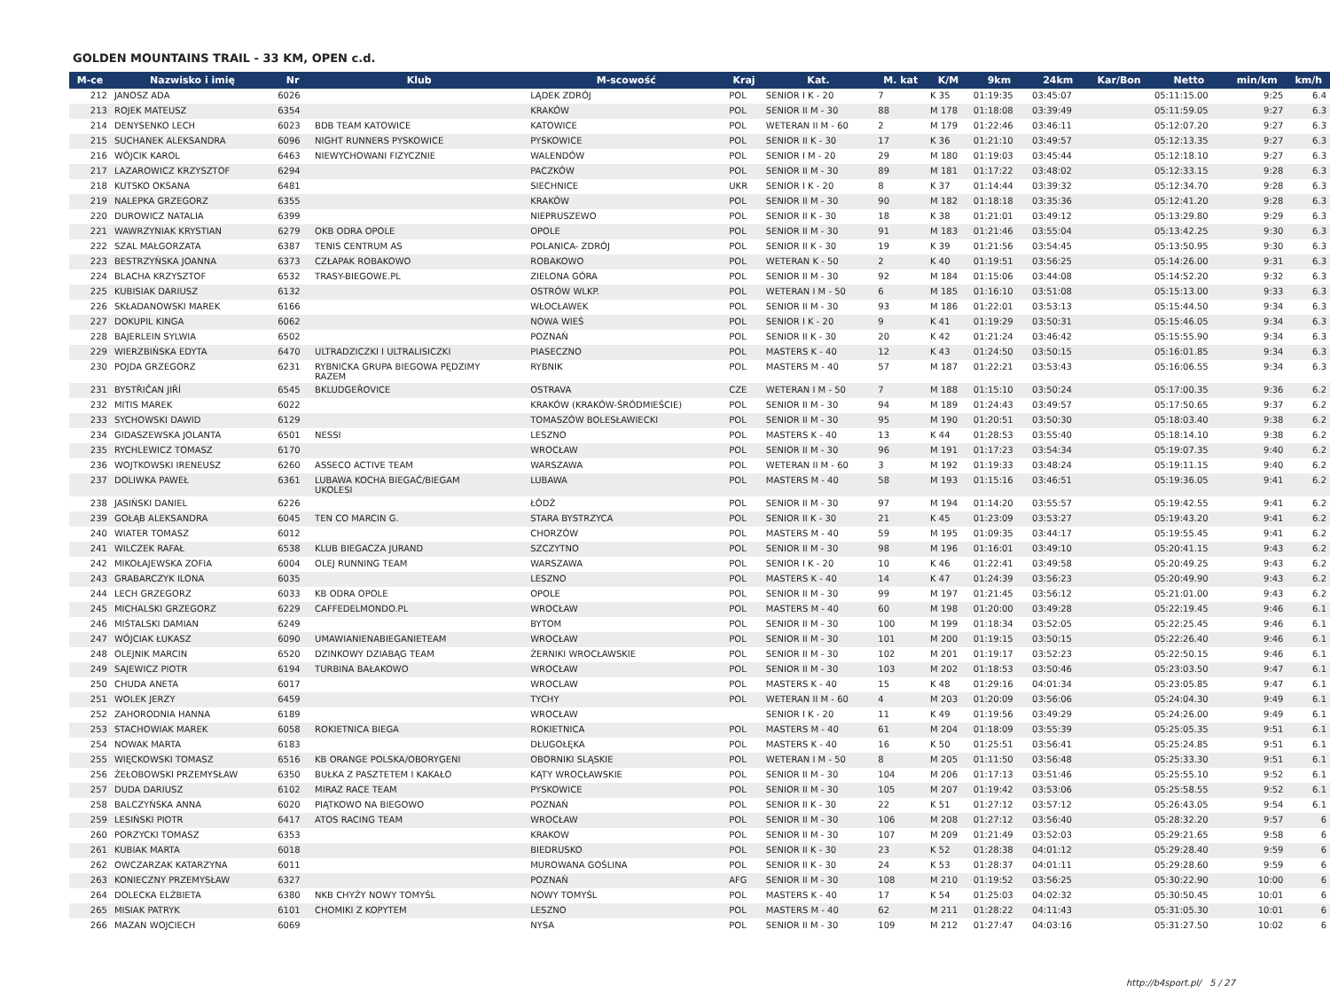GOLDEN MOUNTAINS TRAIL - 33 KM, OPEN c.d.
| M-ce | Nazwisko i imię | Nr | Klub | M-scowość | Kraj | Kat. | M. kat | K/M | 9km | 24km | Kar/Bon | Netto | min/km | km/h |
| --- | --- | --- | --- | --- | --- | --- | --- | --- | --- | --- | --- | --- | --- | --- |
| 212 | JANOSZ ADA | 6026 | | LĄDEK ZDRÓJ | POL | SENIOR I K - 20 | 7 | K 35 | 01:19:35 | 03:45:07 | | 05:11:15.00 | 9:25 | 6.4 |
| 213 | ROJEK MATEUSZ | 6354 | | KRAKÓW | POL | SENIOR II M - 30 | 88 | M 178 | 01:18:08 | 03:39:49 | | 05:11:59.05 | 9:27 | 6.3 |
| 214 | DENYSENKO LECH | 6023 | BDB TEAM KATOWICE | KATOWICE | POL | WETERAN II M - 60 | 2 | M 179 | 01:22:46 | 03:46:11 | | 05:12:07.20 | 9:27 | 6.3 |
| 215 | SUCHANEK ALEKSANDRA | 6096 | NIGHT RUNNERS PYSKOWICE | PYSKOWICE | POL | SENIOR II K - 30 | 17 | K 36 | 01:21:10 | 03:49:57 | | 05:12:13.35 | 9:27 | 6.3 |
| 216 | WÓJCIK KAROL | 6463 | NIEWYCHOWANI FIZYCZNIE | WALENDÓW | POL | SENIOR I M - 20 | 29 | M 180 | 01:19:03 | 03:45:44 | | 05:12:18.10 | 9:27 | 6.3 |
| 217 | LAZAROWICZ KRZYSZTOF | 6294 | | PACZKÓW | POL | SENIOR II M - 30 | 89 | M 181 | 01:17:22 | 03:48:02 | | 05:12:33.15 | 9:28 | 6.3 |
| 218 | KUTSKO OKSANA | 6481 | | SIECHNICE | UKR | SENIOR I K - 20 | 8 | K 37 | 01:14:44 | 03:39:32 | | 05:12:34.70 | 9:28 | 6.3 |
| 219 | NALEPKA GRZEGORZ | 6355 | | KRAKÓW | POL | SENIOR II M - 30 | 90 | M 182 | 01:18:18 | 03:35:36 | | 05:12:41.20 | 9:28 | 6.3 |
| 220 | DUROWICZ NATALIA | 6399 | | NIEPRUSZEWO | POL | SENIOR II K - 30 | 18 | K 38 | 01:21:01 | 03:49:12 | | 05:13:29.80 | 9:29 | 6.3 |
| 221 | WAWRZYNIAK KRYSTIAN | 6279 | OKB ODRA OPOLE | OPOLE | POL | SENIOR II M - 30 | 91 | M 183 | 01:21:46 | 03:55:04 | | 05:13:42.25 | 9:30 | 6.3 |
| 222 | SZAL MAŁGORZATA | 6387 | TENIS CENTRUM AS | POLANICA- ZDRÓJ | POL | SENIOR II K - 30 | 19 | K 39 | 01:21:56 | 03:54:45 | | 05:13:50.95 | 9:30 | 6.3 |
| 223 | BESTRZYŃSKA JOANNA | 6373 | CZŁAPAK ROBAKOWO | ROBAKOWO | POL | WETERAN K - 50 | 2 | K 40 | 01:19:51 | 03:56:25 | | 05:14:26.00 | 9:31 | 6.3 |
| 224 | BLACHA KRZYSZTOF | 6532 | TRASY-BIEGOWE.PL | ZIELONA GÓRA | POL | SENIOR II M - 30 | 92 | M 184 | 01:15:06 | 03:44:08 | | 05:14:52.20 | 9:32 | 6.3 |
| 225 | KUBISIAK DARIUSZ | 6132 | | OSTRÓW WLKP. | POL | WETERAN I M - 50 | 6 | M 185 | 01:16:10 | 03:51:08 | | 05:15:13.00 | 9:33 | 6.3 |
| 226 | SKŁADANOWSKI MAREK | 6166 | | WŁOCŁAWEK | POL | SENIOR II M - 30 | 93 | M 186 | 01:22:01 | 03:53:13 | | 05:15:44.50 | 9:34 | 6.3 |
| 227 | DOKUPIL KINGA | 6062 | | NOWA WIEŚ | POL | SENIOR I K - 20 | 9 | K 41 | 01:19:29 | 03:50:31 | | 05:15:46.05 | 9:34 | 6.3 |
| 228 | BAJERLEIN SYLWIA | 6502 | | POZNAŃ | POL | SENIOR II K - 30 | 20 | K 42 | 01:21:24 | 03:46:42 | | 05:15:55.90 | 9:34 | 6.3 |
| 229 | WIERZBIŃSKA EDYTA | 6470 | ULTRADZICZKI I ULTRALISICZKI | PIASECZNO | POL | MASTERS K - 40 | 12 | K 43 | 01:24:50 | 03:50:15 | | 05:16:01.85 | 9:34 | 6.3 |
| 230 | POJDA GRZEGORZ | 6231 | RYBNICKA GRUPA BIEGOWA PĘDZIMY RAZEM | RYBNIK | POL | MASTERS M - 40 | 57 | M 187 | 01:22:21 | 03:53:43 | | 05:16:06.55 | 9:34 | 6.3 |
| 231 | BYSTŘIČAN JIŘÍ | 6545 | BKLUDGEŘOVICE | OSTRAVA | CZE | WETERAN I M - 50 | 7 | M 188 | 01:15:10 | 03:50:24 | | 05:17:00.35 | 9:36 | 6.2 |
| 232 | MITIS MAREK | 6022 | | KRAKÓW (KRAKÓW-ŚRÓDMIEŚCIE) | POL | SENIOR II M - 30 | 94 | M 189 | 01:24:43 | 03:49:57 | | 05:17:50.65 | 9:37 | 6.2 |
| 233 | SYCHOWSKI DAWID | 6129 | | TOMASZÓW BOLESŁAWIECKI | POL | SENIOR II M - 30 | 95 | M 190 | 01:20:51 | 03:50:30 | | 05:18:03.40 | 9:38 | 6.2 |
| 234 | GIDASZEWSKA JOLANTA | 6501 | NESSI | LESZNO | POL | MASTERS K - 40 | 13 | K 44 | 01:28:53 | 03:55:40 | | 05:18:14.10 | 9:38 | 6.2 |
| 235 | RYCHLEWICZ TOMASZ | 6170 | | WROCŁAW | POL | SENIOR II M - 30 | 96 | M 191 | 01:17:23 | 03:54:34 | | 05:19:07.35 | 9:40 | 6.2 |
| 236 | WOJTKOWSKI IRENEUSZ | 6260 | ASSECO ACTIVE TEAM | WARSZAWA | POL | WETERAN II M - 60 | 3 | M 192 | 01:19:33 | 03:48:24 | | 05:19:11.15 | 9:40 | 6.2 |
| 237 | DOLIWKA PAWEŁ | 6361 | LUBAWA KOCHA BIEGAĆ/BIEGAM UKOLESI | LUBAWA | POL | MASTERS M - 40 | 58 | M 193 | 01:15:16 | 03:46:51 | | 05:19:36.05 | 9:41 | 6.2 |
| 238 | JASIŃSKI DANIEL | 6226 | | ŁÓDŹ | POL | SENIOR II M - 30 | 97 | M 194 | 01:14:20 | 03:55:57 | | 05:19:42.55 | 9:41 | 6.2 |
| 239 | GOŁĄB ALEKSANDRA | 6045 | TEN CO MARCIN G. | STARA BYSTRZYCA | POL | SENIOR II K - 30 | 21 | K 45 | 01:23:09 | 03:53:27 | | 05:19:43.20 | 9:41 | 6.2 |
| 240 | WIATER TOMASZ | 6012 | | CHORZÓW | POL | MASTERS M - 40 | 59 | M 195 | 01:09:35 | 03:44:17 | | 05:19:55.45 | 9:41 | 6.2 |
| 241 | WILCZEK RAFAŁ | 6538 | KLUB BIEGACZA JURAND | SZCZYTNO | POL | SENIOR II M - 30 | 98 | M 196 | 01:16:01 | 03:49:10 | | 05:20:41.15 | 9:43 | 6.2 |
| 242 | MIKOŁAJEWSKA ZOFIA | 6004 | OLEJ RUNNING TEAM | WARSZAWA | POL | SENIOR I K - 20 | 10 | K 46 | 01:22:41 | 03:49:58 | | 05:20:49.25 | 9:43 | 6.2 |
| 243 | GRABARCZYK ILONA | 6035 | | LESZNO | POL | MASTERS K - 40 | 14 | K 47 | 01:24:39 | 03:56:23 | | 05:20:49.90 | 9:43 | 6.2 |
| 244 | LECH GRZEGORZ | 6033 | KB ODRA OPOLE | OPOLE | POL | SENIOR II M - 30 | 99 | M 197 | 01:21:45 | 03:56:12 | | 05:21:01.00 | 9:43 | 6.2 |
| 245 | MICHALSKI GRZEGORZ | 6229 | CAFFEDELMONDO.PL | WROCŁAW | POL | MASTERS M - 40 | 60 | M 198 | 01:20:00 | 03:49:28 | | 05:22:19.45 | 9:46 | 6.1 |
| 246 | MIŚTALSKI DAMIAN | 6249 | | BYTOM | POL | SENIOR II M - 30 | 100 | M 199 | 01:18:34 | 03:52:05 | | 05:22:25.45 | 9:46 | 6.1 |
| 247 | WÓJCIAK ŁUKASZ | 6090 | UMAWIANIENABIEGANIETEAM | WROCŁAW | POL | SENIOR II M - 30 | 101 | M 200 | 01:19:15 | 03:50:15 | | 05:22:26.40 | 9:46 | 6.1 |
| 248 | OLEJNIK MARCIN | 6520 | DZINKOWY DZIABĄG TEAM | ŻERNIKI WROCŁAWSKIE | POL | SENIOR II M - 30 | 102 | M 201 | 01:19:17 | 03:52:23 | | 05:22:50.15 | 9:46 | 6.1 |
| 249 | SAJEWICZ PIOTR | 6194 | TURBINA BAŁAKOWO | WROCŁAW | POL | SENIOR II M - 30 | 103 | M 202 | 01:18:53 | 03:50:46 | | 05:23:03.50 | 9:47 | 6.1 |
| 250 | CHUDA ANETA | 6017 | | WROCLAW | POL | MASTERS K - 40 | 15 | K 48 | 01:29:16 | 04:01:34 | | 05:23:05.85 | 9:47 | 6.1 |
| 251 | WOLEK JERZY | 6459 | | TYCHY | POL | WETERAN II M - 60 | 4 | M 203 | 01:20:09 | 03:56:06 | | 05:24:04.30 | 9:49 | 6.1 |
| 252 | ZAHORODNIA HANNA | 6189 | | WROCŁAW | | SENIOR I K - 20 | 11 | K 49 | 01:19:56 | 03:49:29 | | 05:24:26.00 | 9:49 | 6.1 |
| 253 | STACHOWIAK MAREK | 6058 | ROKIETNICA BIEGA | ROKIETNICA | POL | MASTERS M - 40 | 61 | M 204 | 01:18:09 | 03:55:39 | | 05:25:05.35 | 9:51 | 6.1 |
| 254 | NOWAK MARTA | 6183 | | DŁUGOŁĘKA | POL | MASTERS K - 40 | 16 | K 50 | 01:25:51 | 03:56:41 | | 05:25:24.85 | 9:51 | 6.1 |
| 255 | WIĘCKOWSKI TOMASZ | 6516 | KB ORANGE POLSKA/OBORYGENI | OBORNIKI SLĄSKIE | POL | WETERAN I M - 50 | 8 | M 205 | 01:11:50 | 03:56:48 | | 05:25:33.30 | 9:51 | 6.1 |
| 256 | ŻEŁOBOWSKI PRZEMYSŁAW | 6350 | BUŁKA Z PASZTETEM I KAKAŁO | KĄTY WROCŁAWSKIE | POL | SENIOR II M - 30 | 104 | M 206 | 01:17:13 | 03:51:46 | | 05:25:55.10 | 9:52 | 6.1 |
| 257 | DUDA DARIUSZ | 6102 | MIRAZ RACE TEAM | PYSKOWICE | POL | SENIOR II M - 30 | 105 | M 207 | 01:19:42 | 03:53:06 | | 05:25:58.55 | 9:52 | 6.1 |
| 258 | BALCZYŃSKA ANNA | 6020 | PIĄTKOWO NA BIEGOWO | POZNAŃ | POL | SENIOR II K - 30 | 22 | K 51 | 01:27:12 | 03:57:12 | | 05:26:43.05 | 9:54 | 6.1 |
| 259 | LESIŃSKI PIOTR | 6417 | ATOS RACING TEAM | WROCŁAW | POL | SENIOR II M - 30 | 106 | M 208 | 01:27:12 | 03:56:40 | | 05:28:32.20 | 9:57 | 6 |
| 260 | PORZYCKI TOMASZ | 6353 | | KRAKOW | POL | SENIOR II M - 30 | 107 | M 209 | 01:21:49 | 03:52:03 | | 05:29:21.65 | 9:58 | 6 |
| 261 | KUBIAK MARTA | 6018 | | BIEDRUSKO | POL | SENIOR II K - 30 | 23 | K 52 | 01:28:38 | 04:01:12 | | 05:29:28.40 | 9:59 | 6 |
| 262 | OWCZARZAK KATARZYNA | 6011 | | MUROWANA GOŚLINA | POL | SENIOR II K - 30 | 24 | K 53 | 01:28:37 | 04:01:11 | | 05:29:28.60 | 9:59 | 6 |
| 263 | KONIECZNY PRZEMYSŁAW | 6327 | | POZNAŃ | AFG | SENIOR II M - 30 | 108 | M 210 | 01:19:52 | 03:56:25 | | 05:30:22.90 | 10:00 | 6 |
| 264 | DOLECKA ELŻBIETA | 6380 | NKB CHYŻY NOWY TOMYŚL | NOWY TOMYŚL | POL | MASTERS K - 40 | 17 | K 54 | 01:25:03 | 04:02:32 | | 05:30:50.45 | 10:01 | 6 |
| 265 | MISIAK PATRYK | 6101 | CHOMIKI Z KOPYTEM | LESZNO | POL | MASTERS M - 40 | 62 | M 211 | 01:28:22 | 04:11:43 | | 05:31:05.30 | 10:01 | 6 |
| 266 | MAZAN WOJCIECH | 6069 | | NYSA | POL | SENIOR II M - 30 | 109 | M 212 | 01:27:47 | 04:03:16 | | 05:31:27.50 | 10:02 | 6 |
http://b4sport.pl/ 5 / 27